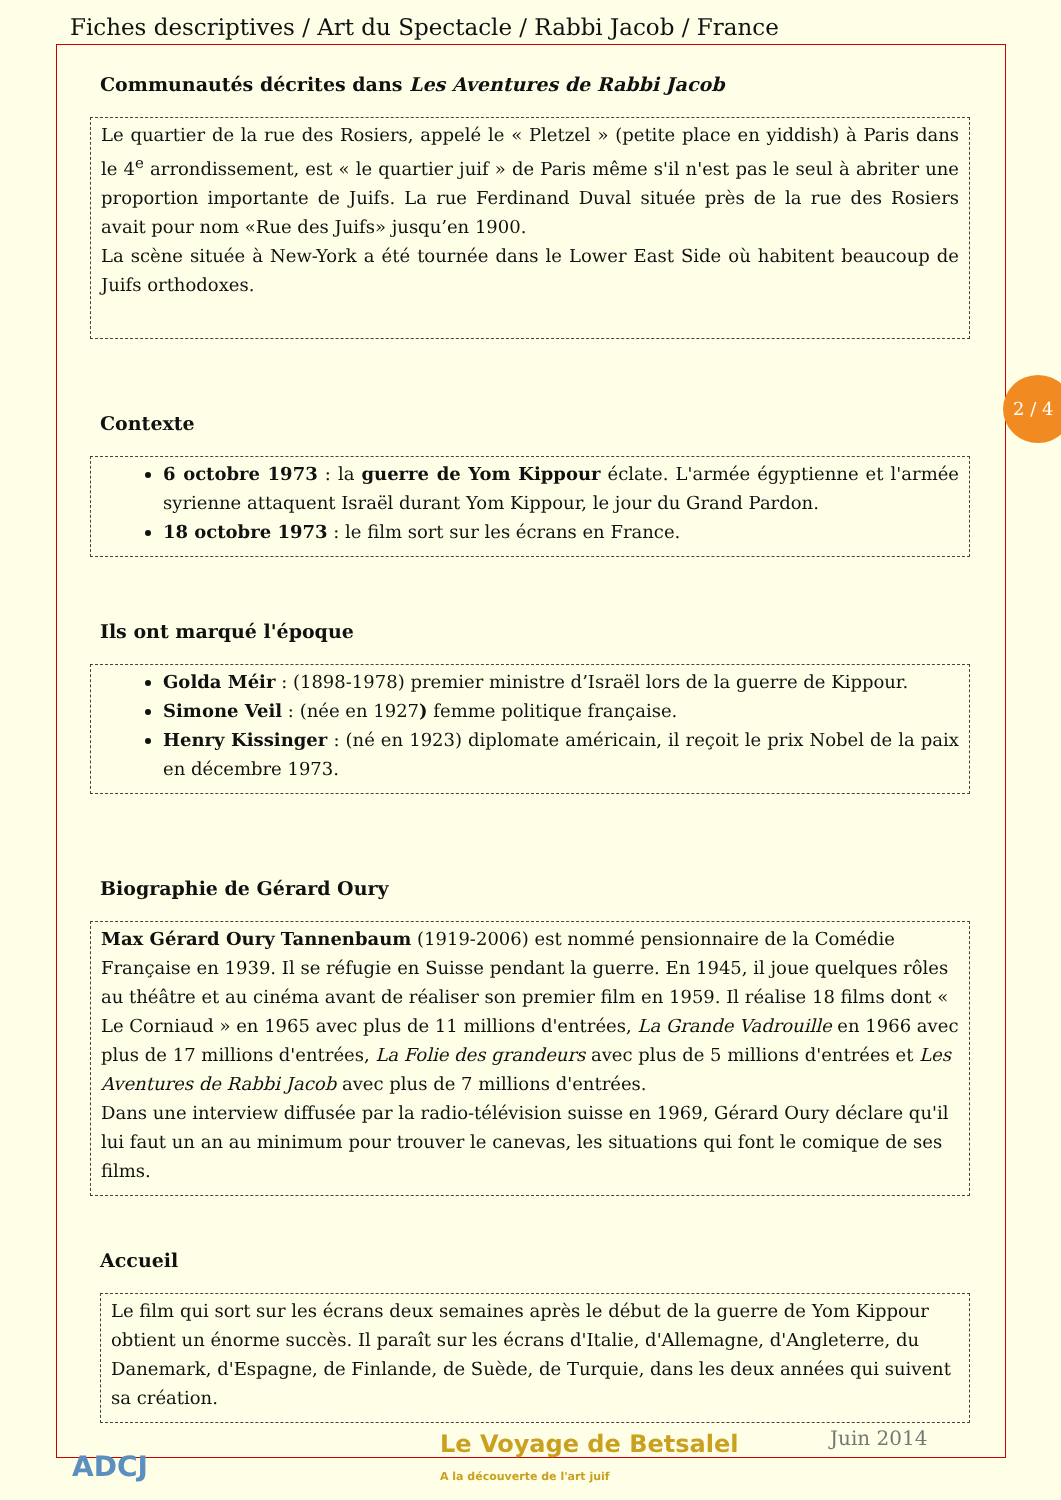Fiches descriptives / Art du Spectacle / Rabbi Jacob / France
2 / 4
Communautés décrites dans Les Aventures de Rabbi Jacob
Le quartier de la rue des Rosiers, appelé le « Pletzel » (petite place en yiddish) à Paris dans le 4<sup>e</sup> arrondissement, est « le quartier juif » de Paris même s'il n'est pas le seul à abriter une proportion importante de Juifs. La rue Ferdinand Duval située près de la rue des Rosiers avait pour nom «Rue des Juifs» jusqu’en 1900.
La scène située à New-York a été tournée dans le Lower East Side où habitent beaucoup de Juifs orthodoxes.
Contexte
6 octobre 1973 : la guerre de Yom Kippour éclate. L'armée égyptienne et l'armée syrienne attaquent Israël durant Yom Kippour, le jour du Grand Pardon.
18 octobre 1973 : le film sort sur les écrans en France.
Ils ont marqué l'époque
Golda Méir : (1898-1978) premier ministre d’Israël lors de la guerre de Kippour.
Simone Veil : (née en 1927) femme politique française.
Henry Kissinger : (né en 1923) diplomate américain, il reçoit le prix Nobel de la paix en décembre 1973.
Biographie de Gérard Oury
Max Gérard Oury Tannenbaum (1919-2006) est nommé pensionnaire de la Comédie Française en 1939. Il se réfugie en Suisse pendant la guerre. En 1945, il joue quelques rôles au théâtre et au cinéma avant de réaliser son premier film en 1959. Il réalise 18 films dont « Le Corniaud » en 1965 avec plus de 11 millions d'entrées, La Grande Vadrouille en 1966 avec plus de 17 millions d'entrées, La Folie des grandeurs avec plus de 5 millions d'entrées et Les Aventures de Rabbi Jacob avec plus de 7 millions d'entrées.
Dans une interview diffusée par la radio-télévision suisse en 1969, Gérard Oury déclare qu'il lui faut un an au minimum pour trouver le canevas, les situations qui font le comique de ses films.
Accueil
Le film qui sort sur les écrans deux semaines après le début de la guerre de Yom Kippour obtient un énorme succès. Il paraît sur les écrans d'Italie, d'Allemagne, d'Angleterre, du Danemark, d'Espagne, de Finlande, de Suède, de Turquie, dans les deux années qui suivent sa création.
ADCJ
Le Voyage de Betsalel
A la découverte de l'art juif
Juin 2014